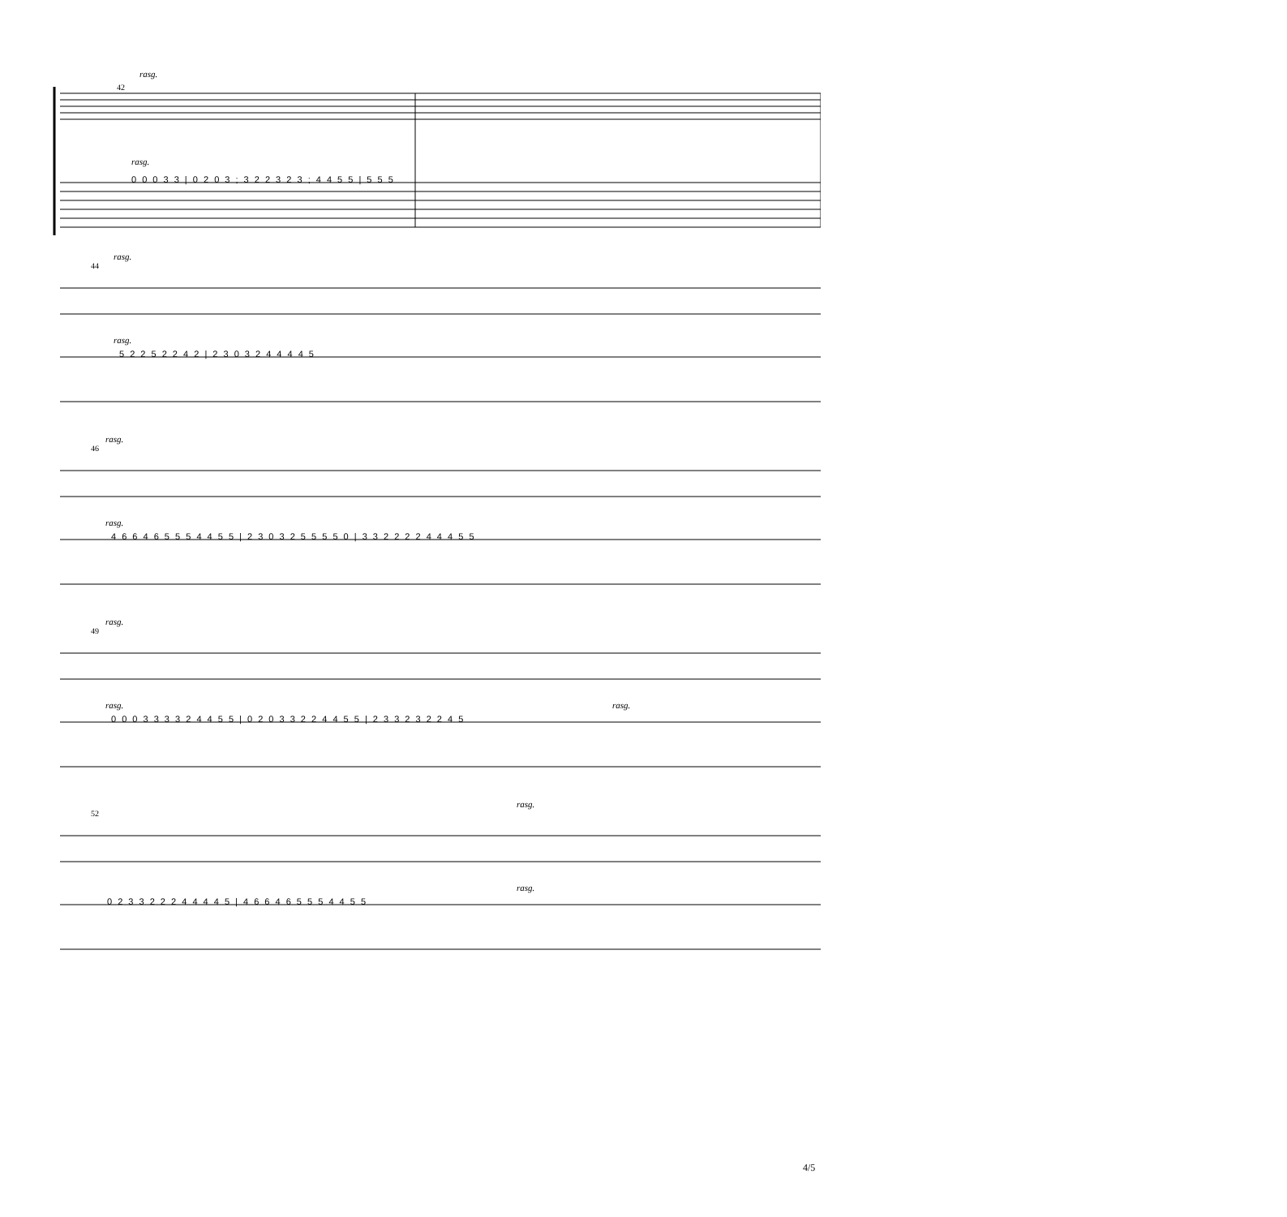rasg.
42
rasg.
0 0 0 3 3 | 0 2 0 3 ; 3 2 2 3 2 3 ; 4 4 5 5 | 5 5 5
rasg.
44
rasg.
5 2 2 5 2 2 4 2 | 2 3 0 3 2 4 4 4 4 5
rasg.
46
rasg.
4 6 6 4 6 5 5 5 4 4 5 5 | 2 3 0 3 2 5 5 5 5 0 | 3 3 2 2 2 2 4 4 4 5 5
rasg.
49
rasg. rasg.
0 0 0 3 3 3 3 2 4 4 5 5 | 0 2 0 3 3 2 2 4 4 5 5 | 2 3 3 2 3 2 2 4 5
rasg.
52
rasg.
0 2 3 3 2 2 2 4 4 4 4 5 | 4 6 6 4 6 5 5 5 4 4 5 5
4/5